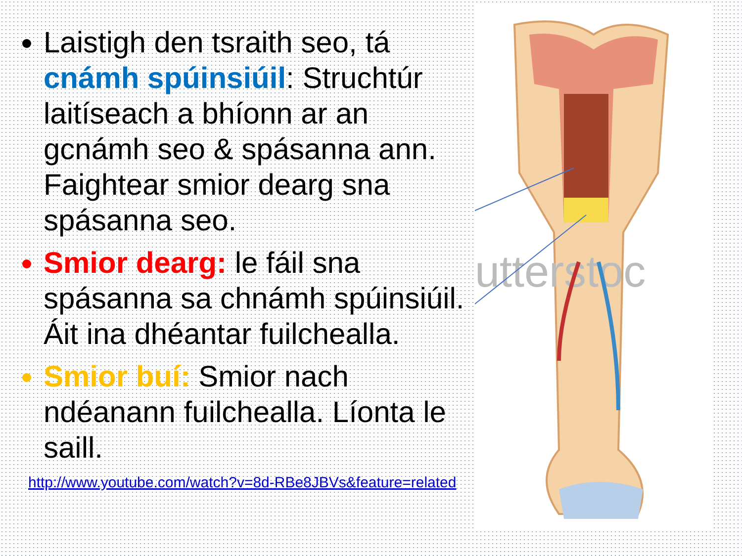utterstoc
Laistigh den tsraith seo, tá cnámh spúinsiúil: Struchtúr laitíseach a bhíonn ar an gcnámh seo & spásanna ann. Faightear smior dearg sna spásanna seo.
Smior dearg: le fáil sna spásanna sa chnámh spúinsiúil. Áit ina dhéantar fuilchealla.
Smior buí: Smior nach ndéanann fuilchealla. Líonta le saill.
http://www.youtube.com/watch?v=8d-RBe8JBVs&feature=related